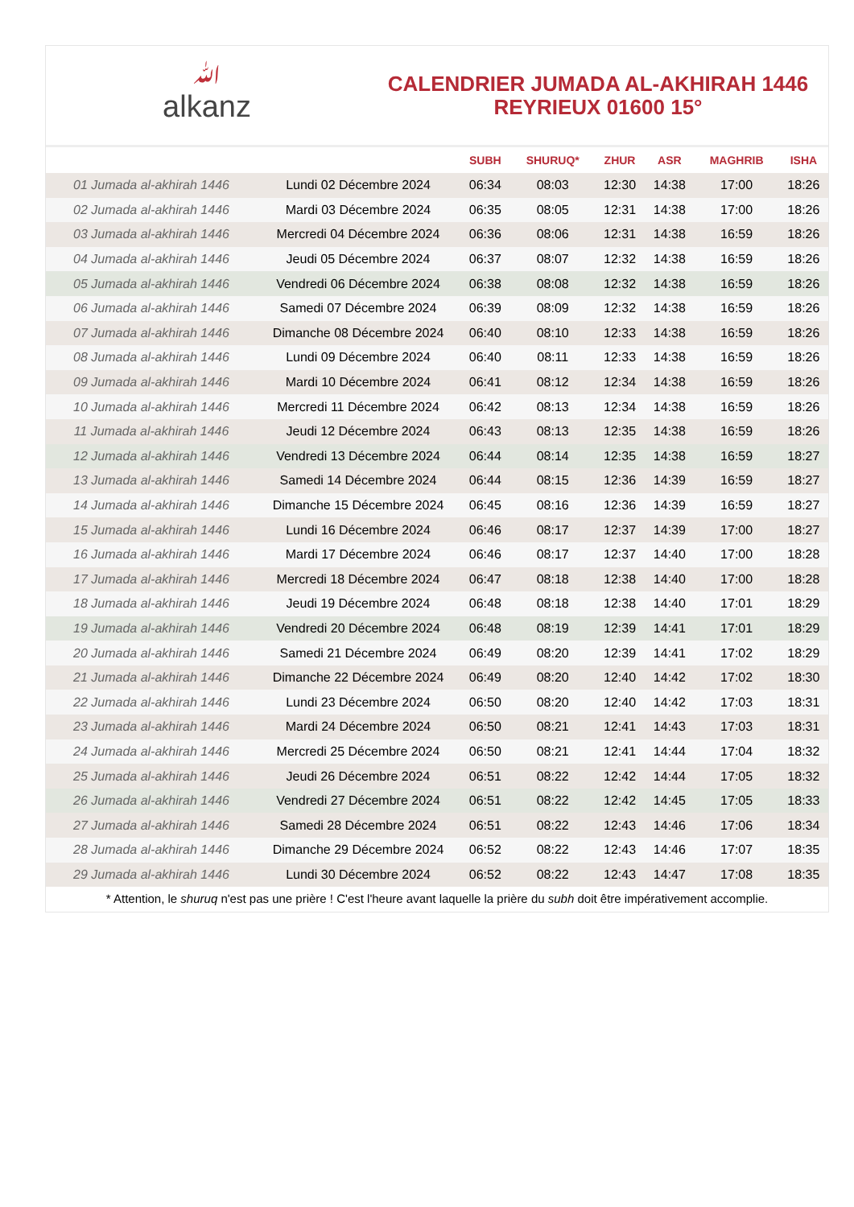ﷲalkanz
CALENDRIER JUMADA AL-AKHIRAH 1446
REYRIEUX 01600 15°
| | | SUBH | SHURUQ* | ZHUR | ASR | MAGHRIB | ISHA |
| --- | --- | --- | --- | --- | --- | --- | --- |
| 01 Jumada al-akhirah 1446 | Lundi 02 Décembre 2024 | 06:34 | 08:03 | 12:30 | 14:38 | 17:00 | 18:26 |
| 02 Jumada al-akhirah 1446 | Mardi 03 Décembre 2024 | 06:35 | 08:05 | 12:31 | 14:38 | 17:00 | 18:26 |
| 03 Jumada al-akhirah 1446 | Mercredi 04 Décembre 2024 | 06:36 | 08:06 | 12:31 | 14:38 | 16:59 | 18:26 |
| 04 Jumada al-akhirah 1446 | Jeudi 05 Décembre 2024 | 06:37 | 08:07 | 12:32 | 14:38 | 16:59 | 18:26 |
| 05 Jumada al-akhirah 1446 | Vendredi 06 Décembre 2024 | 06:38 | 08:08 | 12:32 | 14:38 | 16:59 | 18:26 |
| 06 Jumada al-akhirah 1446 | Samedi 07 Décembre 2024 | 06:39 | 08:09 | 12:32 | 14:38 | 16:59 | 18:26 |
| 07 Jumada al-akhirah 1446 | Dimanche 08 Décembre 2024 | 06:40 | 08:10 | 12:33 | 14:38 | 16:59 | 18:26 |
| 08 Jumada al-akhirah 1446 | Lundi 09 Décembre 2024 | 06:40 | 08:11 | 12:33 | 14:38 | 16:59 | 18:26 |
| 09 Jumada al-akhirah 1446 | Mardi 10 Décembre 2024 | 06:41 | 08:12 | 12:34 | 14:38 | 16:59 | 18:26 |
| 10 Jumada al-akhirah 1446 | Mercredi 11 Décembre 2024 | 06:42 | 08:13 | 12:34 | 14:38 | 16:59 | 18:26 |
| 11 Jumada al-akhirah 1446 | Jeudi 12 Décembre 2024 | 06:43 | 08:13 | 12:35 | 14:38 | 16:59 | 18:26 |
| 12 Jumada al-akhirah 1446 | Vendredi 13 Décembre 2024 | 06:44 | 08:14 | 12:35 | 14:38 | 16:59 | 18:27 |
| 13 Jumada al-akhirah 1446 | Samedi 14 Décembre 2024 | 06:44 | 08:15 | 12:36 | 14:39 | 16:59 | 18:27 |
| 14 Jumada al-akhirah 1446 | Dimanche 15 Décembre 2024 | 06:45 | 08:16 | 12:36 | 14:39 | 16:59 | 18:27 |
| 15 Jumada al-akhirah 1446 | Lundi 16 Décembre 2024 | 06:46 | 08:17 | 12:37 | 14:39 | 17:00 | 18:27 |
| 16 Jumada al-akhirah 1446 | Mardi 17 Décembre 2024 | 06:46 | 08:17 | 12:37 | 14:40 | 17:00 | 18:28 |
| 17 Jumada al-akhirah 1446 | Mercredi 18 Décembre 2024 | 06:47 | 08:18 | 12:38 | 14:40 | 17:00 | 18:28 |
| 18 Jumada al-akhirah 1446 | Jeudi 19 Décembre 2024 | 06:48 | 08:18 | 12:38 | 14:40 | 17:01 | 18:29 |
| 19 Jumada al-akhirah 1446 | Vendredi 20 Décembre 2024 | 06:48 | 08:19 | 12:39 | 14:41 | 17:01 | 18:29 |
| 20 Jumada al-akhirah 1446 | Samedi 21 Décembre 2024 | 06:49 | 08:20 | 12:39 | 14:41 | 17:02 | 18:29 |
| 21 Jumada al-akhirah 1446 | Dimanche 22 Décembre 2024 | 06:49 | 08:20 | 12:40 | 14:42 | 17:02 | 18:30 |
| 22 Jumada al-akhirah 1446 | Lundi 23 Décembre 2024 | 06:50 | 08:20 | 12:40 | 14:42 | 17:03 | 18:31 |
| 23 Jumada al-akhirah 1446 | Mardi 24 Décembre 2024 | 06:50 | 08:21 | 12:41 | 14:43 | 17:03 | 18:31 |
| 24 Jumada al-akhirah 1446 | Mercredi 25 Décembre 2024 | 06:50 | 08:21 | 12:41 | 14:44 | 17:04 | 18:32 |
| 25 Jumada al-akhirah 1446 | Jeudi 26 Décembre 2024 | 06:51 | 08:22 | 12:42 | 14:44 | 17:05 | 18:32 |
| 26 Jumada al-akhirah 1446 | Vendredi 27 Décembre 2024 | 06:51 | 08:22 | 12:42 | 14:45 | 17:05 | 18:33 |
| 27 Jumada al-akhirah 1446 | Samedi 28 Décembre 2024 | 06:51 | 08:22 | 12:43 | 14:46 | 17:06 | 18:34 |
| 28 Jumada al-akhirah 1446 | Dimanche 29 Décembre 2024 | 06:52 | 08:22 | 12:43 | 14:46 | 17:07 | 18:35 |
| 29 Jumada al-akhirah 1446 | Lundi 30 Décembre 2024 | 06:52 | 08:22 | 12:43 | 14:47 | 17:08 | 18:35 |
* Attention, le shuruq n'est pas une prière ! C'est l'heure avant laquelle la prière du subh doit être impérativement accomplie.